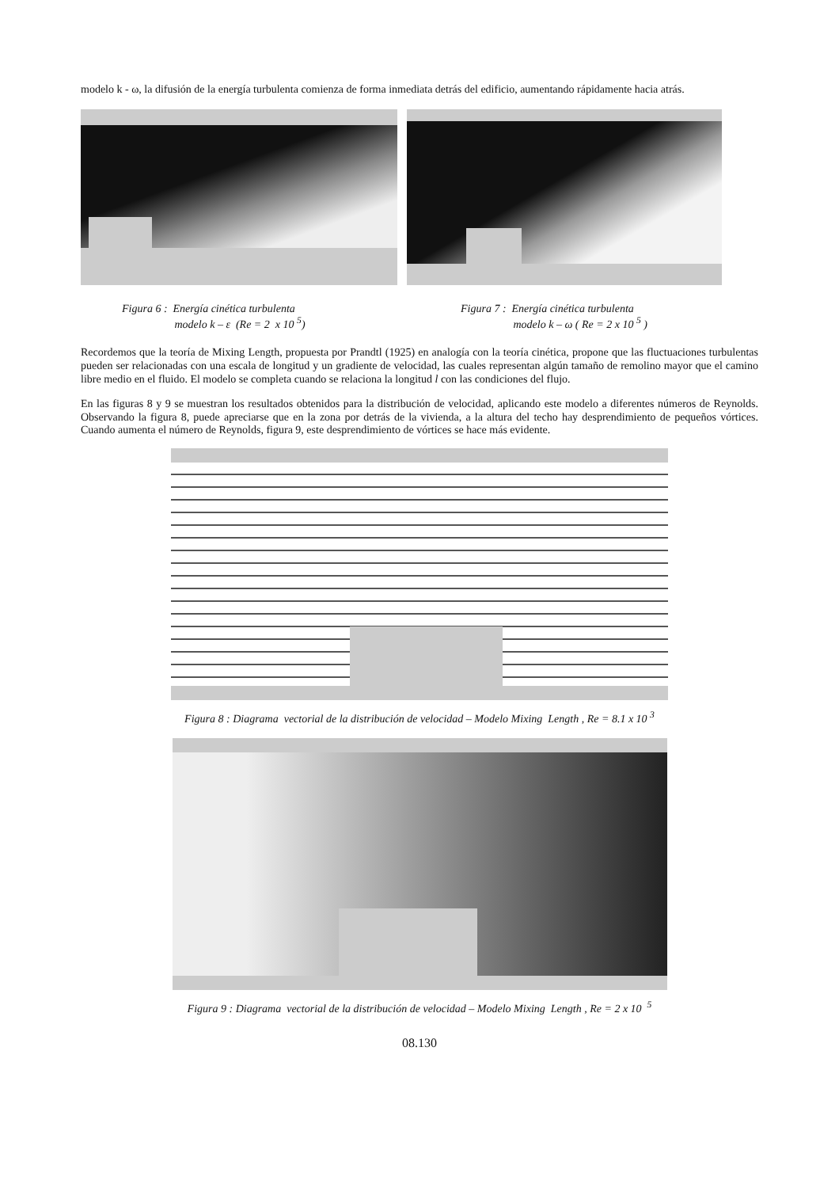modelo k - ω, la difusión de la energía turbulenta comienza de forma inmediata detrás del edificio, aumentando rápidamente hacia atrás.
Figura 6 : Energía cinética turbulenta
modelo k – ε (Re = 2 x 10 <sup>5</sup>)
Figura 7 : Energía cinética turbulenta
modelo k – ω ( Re = 2 x 10 <sup>5</sup> )
Recordemos que la teoría de Mixing Length, propuesta por Prandtl (1925) en analogía con la teoría cinética, propone que las fluctuaciones turbulentas pueden ser relacionadas con una escala de longitud y un gradiente de velocidad, las cuales representan algún tamaño de remolino mayor que el camino libre medio en el fluido. El modelo se completa cuando se relaciona la longitud l con las condiciones del flujo.
En las figuras 8 y 9 se muestran los resultados obtenidos para la distribución de velocidad, aplicando este modelo a diferentes números de Reynolds. Observando la figura 8, puede apreciarse que en la zona por detrás de la vivienda, a la altura del techo hay desprendimiento de pequeños vórtices. Cuando aumenta el número de Reynolds, figura 9, este desprendimiento de vórtices se hace más evidente.
Figura 8 : Diagrama vectorial de la distribución de velocidad – Modelo Mixing Length , Re = 8.1 x 10 <sup>3</sup>
Figura 9 : Diagrama vectorial de la distribución de velocidad – Modelo Mixing Length , Re = 2 x 10 <sup>5</sup>
08.130